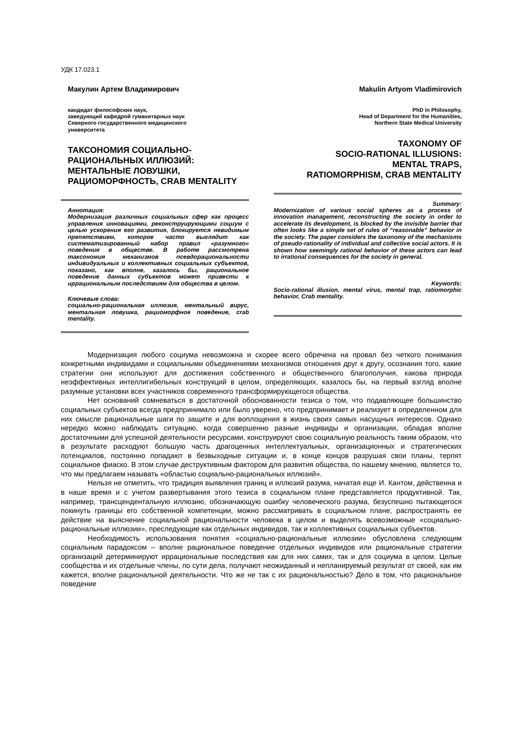УДК 17.023.1
Макулин Артем Владимирович
кандидат философских наук,
заведующий кафедрой гуманитарных наук
Северного государственного медицинского
университета
ТАКСОНОМИЯ СОЦИАЛЬНО-
РАЦИОНАЛЬНЫХ ИЛЛЮЗИЙ:
МЕНТАЛЬНЫЕ ЛОВУШКИ,
РАЦИОМОРФНОСТЬ, CRAB MENTALITY
Аннотация:
Модернизация различных социальных сфер как процесс управления инновациями, реконструирующими социум с целью ускорения его развития, блокируется невидимым препятствием, которое часто выглядит как систематизированный набор правил «разумного» поведения в обществе. В работе рассмотрена таксономия механизмов псевдорациональности индивидуальных и коллективных социальных субъектов, показано, как вполне, казалось бы, рациональное поведение данных субъектов может привести к иррациональным последствиям для общества в целом.
Ключевые слова:
социально-рациональная иллюзия, ментальный вирус, ментальная ловушка, рациоморфное поведение, crab mentality.
Makulin Artyom Vladimirovich
PhD in Philosophy,
Head of Department for the Humanities,
Northern State Medical University
TAXONOMY OF
SOCIO-RATIONAL ILLUSIONS:
MENTAL TRAPS,
RATIOMORPHISM, CRAB MENTALITY
Summary:
Modernization of various social spheres as a process of innovation management, reconstructing the society in order to accelerate its development, is blocked by the invisible barrier that often looks like a simple set of rules of “reasonable” behavior in the society. The paper considers the taxonomy of the mechanisms of pseudo-rationality of individual and collective social actors. It is shown how seemingly rational behavior of these actors can lead to irrational consequences for the society in general.
Keywords:
Socio-rational illusion, mental virus, mental trap, ratiomorphic behavior, Crab mentality.
Модернизация любого социума невозможна и скорее всего обречена на провал без четкого понимания конкретными индивидами и социальными объединениями механизмов отношения друг к другу, осознания того, какие стратегии они используют для достижения собственного и общественного благополучия, какова природа неэффективных интеллигибельных конструкций в целом, определяющих, казалось бы, на первый взгляд вполне разумные установки всех участников современного трансформирующегося общества.
Нет оснований сомневаться в достаточной обоснованности тезиса о том, что подавляющее большинство социальных субъектов всегда предпринимало или было уверено, что предпринимает и реализует в определенном для них смысле рациональные шаги по защите и для воплощения в жизнь своих самых насущных интересов. Однако нередко можно наблюдать ситуацию, когда совершенно разные индивиды и организации, обладая вполне достаточными для успешной деятельности ресурсами, конструируют свою социальную реальность таким образом, что в результате расходуют большую часть драгоценных интеллектуальных, организационных и стратегических потенциалов, постоянно попадают в безвыходные ситуации и, в конце концов разрушая свои планы, терпят социальное фиаско. В этом случае деструктивным фактором для развития общества, по нашему мнению, является то, что мы предлагаем называть «областью социально-рациональных иллюзий».
Нельзя не отметить, что традиция выявления границ и иллюзий разума, начатая еще И. Кантом, действенна и в наше время и с учетом развертывания этого тезиса в социальном плане представляется продуктивной. Так, например, трансцендентальную иллюзию, обозначающую ошибку человеческого разума, безуспешно пытающегося покинуть границы его собственной компетенции, можно рассматривать в социальном плане, распространять ее действие на выяснение социальной рациональности человека в целом и выделять всевозможные «социально-рациональные иллюзии», преследующие как отдельных индивидов, так и коллективных социальных субъектов.
Необходимость использования понятия «социально-рациональные иллюзии» обусловлена следующим социальным парадоксом – вполне рациональное поведение отдельных индивидов или рациональные стратегии организаций детерминируют иррациональные последствия как для них самих, так и для социума в целом. Целые сообщества и их отдельные члены, по сути дела, получают неожиданный и непланируемый результат от своей, как им кажется, вполне рациональной деятельности. Что же не так с их рациональностью? Дело в том, что рациональное поведение